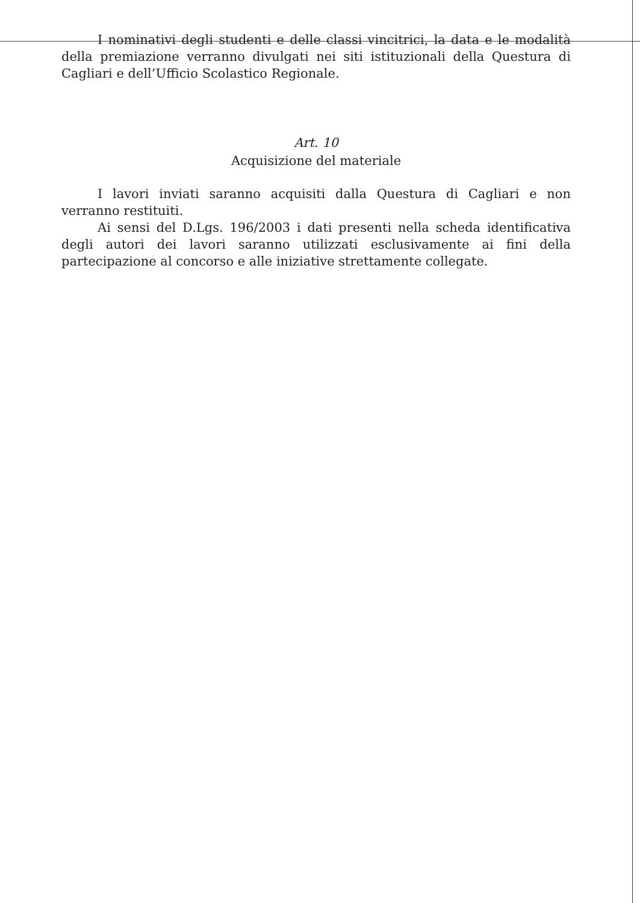I nominativi degli studenti e delle classi vincitrici, la data e le modalità della premiazione verranno divulgati nei siti istituzionali della Questura di Cagliari e dell’Ufficio Scolastico Regionale.
Art. 10
Acquisizione del materiale
I lavori inviati saranno acquisiti dalla Questura di Cagliari e non verranno restituiti.
Ai sensi del D.Lgs. 196/2003 i dati presenti nella scheda identificativa degli autori dei lavori saranno utilizzati esclusivamente ai fini della partecipazione al concorso e alle iniziative strettamente collegate.